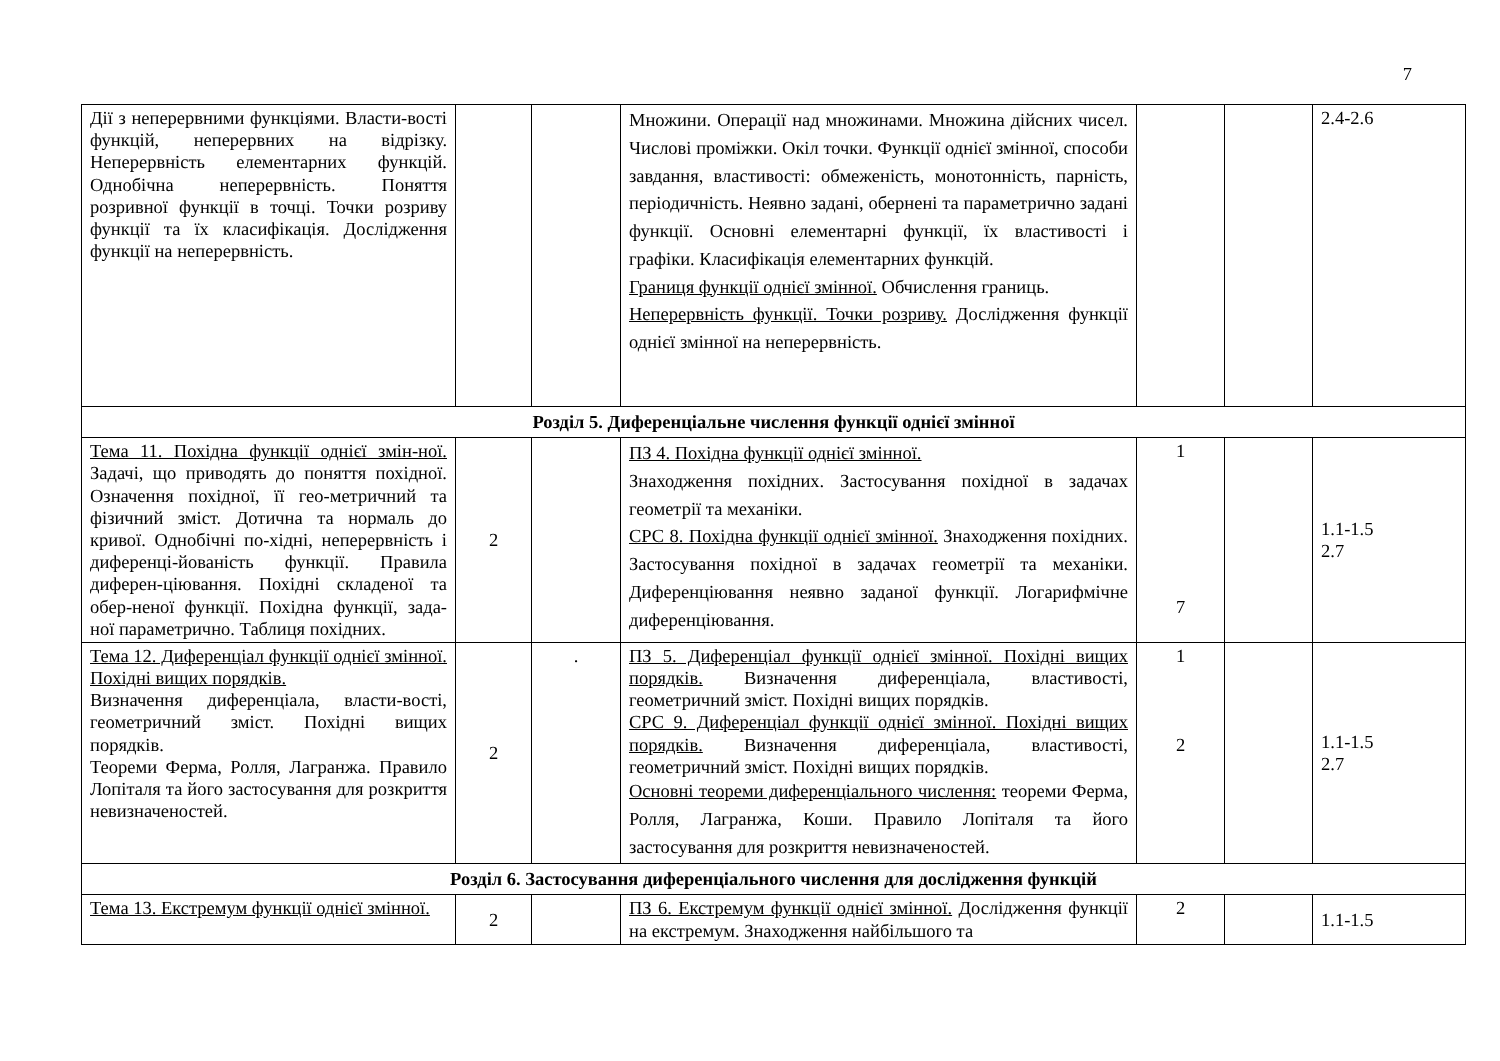7
| Дії з неперервними функціями. Власти-вості функцій, неперервних на відрізку. Неперервність елементарних функцій. Однобічна неперервність. Поняття розривної функції в точці. Точки розриву функції та їх класифікація. Дослідження функції на неперервність. | | | Множини. Операції над множинами. Множина дійсних чисел. Числові проміжки. Окіл точки. Функції однієї змінної, способи завдання, властивості: обмеженість, монотонність, парність, періодичність. Неявно задані, обернені та параметрично задані функції. Основні елементарні функції, їх властивості і графіки. Класифікація елементарних функцій. Границя функції однієї змінної. Обчислення границь. Неперервність функції. Точки розриву. Дослідження функції однієї змінної на неперервність. | | | 2.4-2.6 |
| Розділ 5. Диференціальне числення функції однієї змінної | | | | | | |
| Тема 11. Похідна функції однієї змін-ної. Задачі, що приводять до поняття похідної. Означення похідної, її гео-метричний та фізичний зміст. Дотична та нормаль до кривої. Однобічні по-хідні, неперервність і диференці-йованість функції. Правила диферен-ціювання. Похідні складеної та обер-неної функції. Похідна функції, зада-ної параметрично. Таблиця похідних. | 2 | | ПЗ 4. Похідна функції однієї змінної. Знаходження похідних. Застосування похідної в задачах геометрії та механіки. СРС 8. Похідна функції однієї змінної. Знаходження похідних. Застосування похідної в задачах геометрії та механіки. Диференціювання неявно заданої функції. Логарифмічне диференціювання. | 1 7 | | 1.1-1.5 2.7 |
| Тема 12. Диференціал функції однієї змінної. Похідні вищих порядків. Визначення диференціала, власти-вості, геометричний зміст. Похідні вищих порядків. Теореми Ферма, Ролля, Лагранжа. Правило Лопіталя та його застосування для розкриття невизначеностей. | 2 | . | ПЗ 5. Диференціал функції однієї змінної. Похідні вищих порядків. Визначення диференціала, властивості, геометричний зміст. Похідні вищих порядків. СРС 9. Диференціал функції однієї змінної. Похідні вищих порядків. Визначення диференціала, властивості, геометричний зміст. Похідні вищих порядків. Основні теореми диференціального числення: теореми Ферма, Ролля, Лагранжа, Коши. Правило Лопіталя та його застосування для розкриття невизначеностей. | 1 2 | | 1.1-1.5 2.7 |
| Розділ 6. Застосування диференціального числення для дослідження функцій | | | | | | |
| Тема 13. Екстремум функції однієї змінної. | 2 | | ПЗ 6. Екстремум функції однієї змінної. Дослідження функції на екстремум. Знаходження найбільшого та | 2 | | 1.1-1.5 |